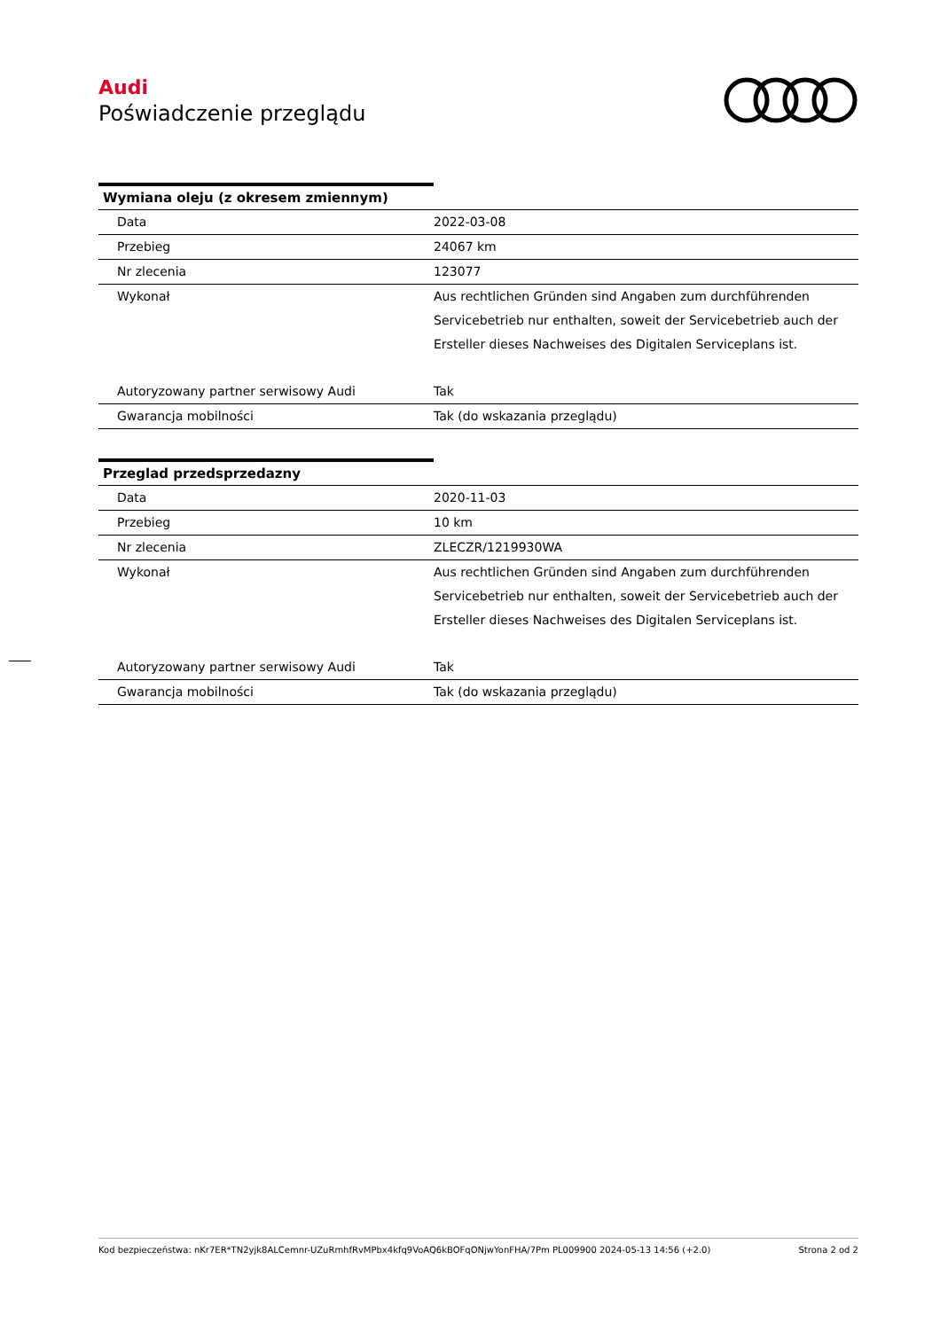Audi
Poświadczenie przeglądu
Wymiana oleju (z okresem zmiennym)
| Data | 2022-03-08 |
| Przebieg | 24067 km |
| Nr zlecenia | 123077 |
| Wykonał | Aus rechtlichen Gründen sind Angaben zum durchführenden Servicebetrieb nur enthalten, soweit der Servicebetrieb auch der Ersteller dieses Nachweises des Digitalen Serviceplans ist. |
| Autoryzowany partner serwisowy Audi | Tak |
| Gwarancja mobilności | Tak (do wskazania przeglądu) |
Przeglad przedsprzedazny
| Data | 2020-11-03 |
| Przebieg | 10 km |
| Nr zlecenia | ZLECZR/1219930WA |
| Wykonał | Aus rechtlichen Gründen sind Angaben zum durchführenden Servicebetrieb nur enthalten, soweit der Servicebetrieb auch der Ersteller dieses Nachweises des Digitalen Serviceplans ist. |
| Autoryzowany partner serwisowy Audi | Tak |
| Gwarancja mobilności | Tak (do wskazania przeglądu) |
Kod bezpieczeństwa: nKr7ER*TN2yjk8ALCemnr-UZuRmhfRvMPbx4kfq9VoAQ6kBOFqONjwYonFHA/7Pm PL009900 2024-05-13 14:56 (+2.0) Strona 2 od 2